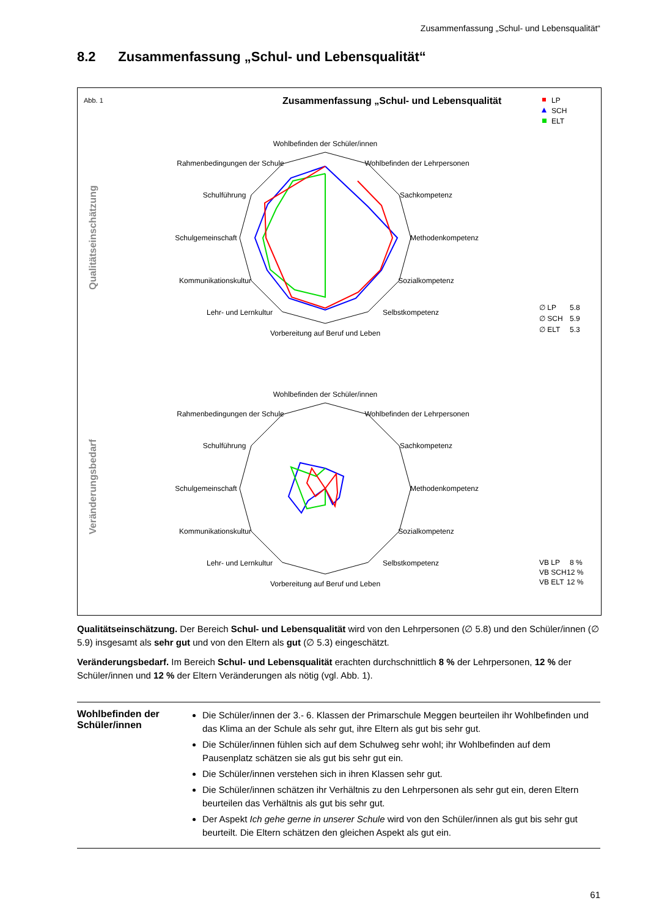Zusammenfassung „Schul- und Lebensqualität“
8.2 Zusammenfassung „Schul- und Lebensqualität“
Abb. 1
Zusammenfassung „Schul- und Lebensqualität
LP
SCH
ELT
Qualitätseinschätzung
Veränderungsbedarf
Wohlbefinden der Schüler/innen
Wohlbefinden der Lehrpersonen
Sachkompetenz
Methodenkompetenz
Sozialkompetenz
Selbstkompetenz
Vorbereitung auf Beruf und Leben
Lehr- und Lernkultur
Kommunikationskultur
Schulgemeinschaft
Schulführung
Rahmenbedingungen der Schule
Wohlbefinden der Schüler/innen
Wohlbefinden der Lehrpersonen
Sachkompetenz
Methodenkompetenz
Sozialkompetenz
Selbstkompetenz
Vorbereitung auf Beruf und Leben
Lehr- und Lernkultur
Kommunikationskultur
Schulgemeinschaft
Schulführung
Rahmenbedingungen der Schule
∅ LP
5.8
∅ SCH
5.9
∅ ELT
5.3
VB LP
8 %
VB SCH
12 %
VB ELT
12 %
Qualitätseinschätzung. Der Bereich Schul- und Lebensqualität wird von den Lehrpersonen (∅ 5.8) und den Schüler/innen (∅ 5.9) insgesamt als sehr gut und von den Eltern als gut (∅ 5.3) eingeschätzt.
Veränderungsbedarf. Im Bereich Schul- und Lebensqualität erachten durchschnittlich 8 % der Lehrpersonen, 12 % der Schüler/innen und 12 % der Eltern Veränderungen als nötig (vgl. Abb. 1).
Wohlbefinden der Schüler/innen
Die Schüler/innen der 3.- 6. Klassen der Primarschule Meggen beurteilen ihr Wohlbefinden und das Klima an der Schule als sehr gut, ihre Eltern als gut bis sehr gut.
Die Schüler/innen fühlen sich auf dem Schulweg sehr wohl; ihr Wohlbefinden auf dem Pausenplatz schätzen sie als gut bis sehr gut ein.
Die Schüler/innen verstehen sich in ihren Klassen sehr gut.
Die Schüler/innen schätzen ihr Verhältnis zu den Lehrpersonen als sehr gut ein, deren Eltern beurteilen das Verhältnis als gut bis sehr gut.
Der Aspekt Ich gehe gerne in unserer Schule wird von den Schüler/innen als gut bis sehr gut beurteilt. Die Eltern schätzen den gleichen Aspekt als gut ein.
61